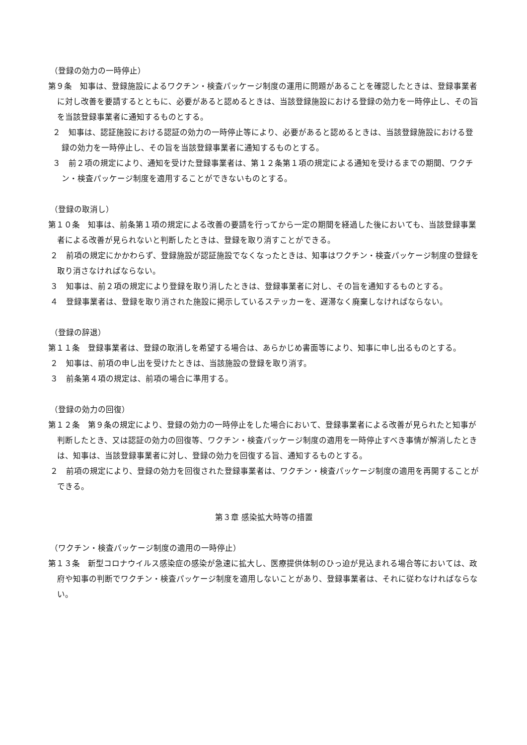（登録の効力の一時停止）
第９条　知事は、登録施設によるワクチン・検査パッケージ制度の運用に問題があることを確認したときは、登録事業者に対し改善を要請するとともに、必要があると認めるときは、当該登録施設における登録の効力を一時停止し、その旨を当該登録事業者に通知するものとする。
２　知事は、認証施設における認証の効力の一時停止等により、必要があると認めるときは、当該登録施設における登録の効力を一時停止し、その旨を当該登録事業者に通知するものとする。
３　前２項の規定により、通知を受けた登録事業者は、第１２条第１項の規定による通知を受けるまでの期間、ワクチン・検査パッケージ制度を適用することができないものとする。
（登録の取消し）
第１０条　知事は、前条第１項の規定による改善の要請を行ってから一定の期間を経過した後においても、当該登録事業者による改善が見られないと判断したときは、登録を取り消すことができる。
２　前項の規定にかかわらず、登録施設が認証施設でなくなったときは、知事はワクチン・検査パッケージ制度の登録を取り消さなければならない。
３　知事は、前２項の規定により登録を取り消したときは、登録事業者に対し、その旨を通知するものとする。
４　登録事業者は、登録を取り消された施設に掲示しているステッカーを、遅滞なく廃棄しなければならない。
（登録の辞退）
第１１条　登録事業者は、登録の取消しを希望する場合は、あらかじめ書面等により、知事に申し出るものとする。
２　知事は、前項の申し出を受けたときは、当該施設の登録を取り消す。
３　前条第４項の規定は、前項の場合に準用する。
（登録の効力の回復）
第１２条　第９条の規定により、登録の効力の一時停止をした場合において、登録事業者による改善が見られたと知事が判断したとき、又は認証の効力の回復等、ワクチン・検査パッケージ制度の適用を一時停止すべき事情が解消したときは、知事は、当該登録事業者に対し、登録の効力を回復する旨、通知するものとする。
２　前項の規定により、登録の効力を回復された登録事業者は、ワクチン・検査パッケージ制度の適用を再開することができる。
第３章 感染拡大時等の措置
（ワクチン・検査パッケージ制度の適用の一時停止）
第１３条　新型コロナウイルス感染症の感染が急速に拡大し、医療提供体制のひっ迫が見込まれる場合等においては、政府や知事の判断でワクチン・検査パッケージ制度を適用しないことがあり、登録事業者は、それに従わなければならない。